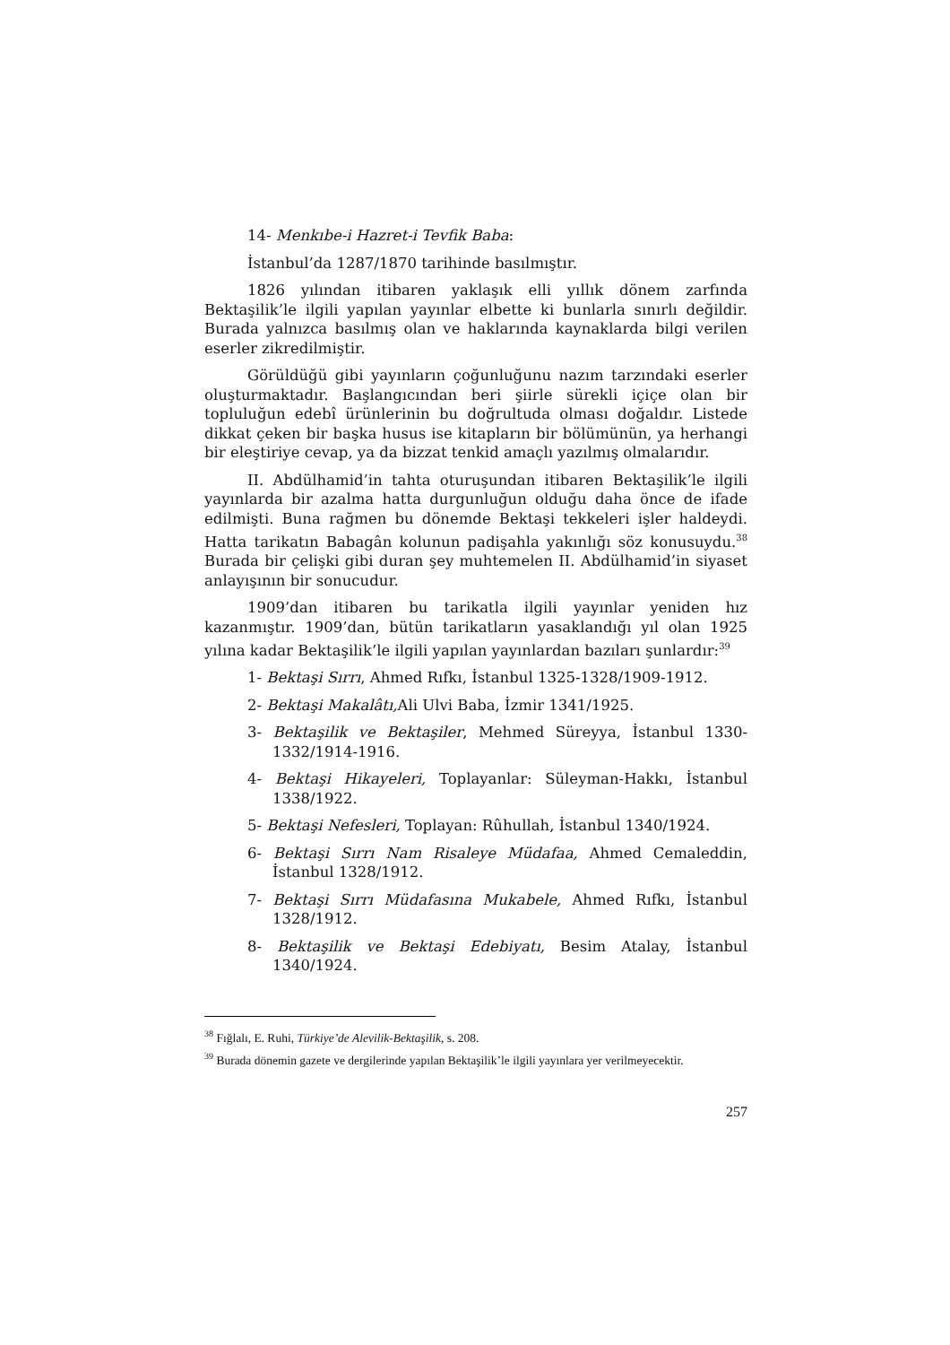14- Menkıbe-i Hazret-i Tevfik Baba:
İstanbul’da 1287/1870 tarihinde basılmıştır.
1826 yılından itibaren yaklaşık elli yıllık dönem zarfında Bektaşilik’le ilgili yapılan yayınlar elbette ki bunlarla sınırlı değildir. Burada yalnızca basılmış olan ve haklarında kaynaklarda bilgi verilen eserler zikredilmiştir.
Görüldüğü gibi yayınların çoğunluğunu nazım tarzındaki eserler oluşturmaktadır. Başlangıcından beri şiirle sürekli içiçe olan bir topluluğun edebî ürünlerinin bu doğrultuda olması doğaldır. Listede dikkat çeken bir başka husus ise kitapların bir bölümünün, ya herhangi bir eleştiriye cevap, ya da bizzat tenkid amaçlı yazılmış olmalarıdır.
II. Abdülhamid’in tahta oturuşundan itibaren Bektaşilik’le ilgili yayınlarda bir azalma hatta durgunluğun olduğu daha önce de ifade edilmişti. Buna rağmen bu dönemde Bektaşi tekkeleri işler haldeydi. Hatta tarikatın Babagân kolunun padişahla yakınlığı söz konusuydu.<sup>38</sup> Burada bir çelişki gibi duran şey muhtemelen II. Abdülhamid’in siyaset anlayışının bir sonucudur.
1909’dan itibaren bu tarikatla ilgili yayınlar yeniden hız kazanmıştır. 1909’dan, bütün tarikatların yasaklandığı yıl olan 1925 yılına kadar Bektaşilik’le ilgili yapılan yayınlardan bazıları şunlardır:<sup>39</sup>
1- Bektaşi Sırrı, Ahmed Rıfkı, İstanbul 1325-1328/1909-1912.
2- Bektaşi Makalâtı, Ali Ulvi Baba, İzmir 1341/1925.
3- Bektaşilik ve Bektaşiler, Mehmed Süreyya, İstanbul 1330-1332/1914-1916.
4- Bektaşi Hikayeleri, Toplayanlar: Süleyman-Hakkı, İstanbul 1338/1922.
5- Bektaşi Nefesleri, Toplayan: Rûhullah, İstanbul 1340/1924.
6- Bektaşi Sırrı Nam Risaleye Müdafaa, Ahmed Cemaleddin, İstanbul 1328/1912.
7- Bektaşi Sırrı Müdafasına Mukabele, Ahmed Rıfkı, İstanbul 1328/1912.
8- Bektaşilik ve Bektaşi Edebiyatı, Besim Atalay, İstanbul 1340/1924.
<sup>38</sup> Fığlalı, E. Ruhi, Türkiye’de Alevilik-Bektaşilik, s. 208.
<sup>39</sup> Burada dönemin gazete ve dergilerinde yapılan Bektaşilik’le ilgili yayınlara yer verilmeyecektir.
257